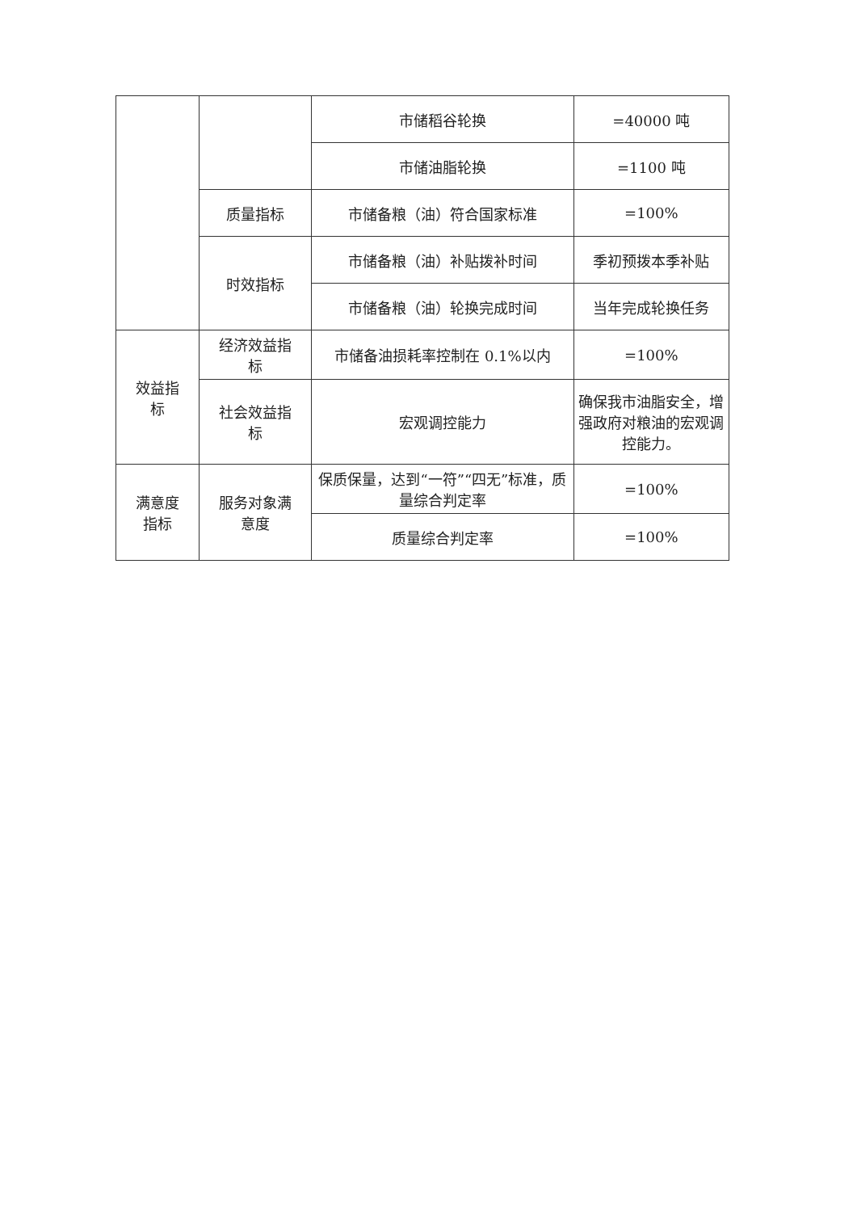| | | 市储稻谷轮换 | =40000 吨 |
| | | 市储油脂轮换 | =1100 吨 |
| | 质量指标 | 市储备粮（油）符合国家标准 | =100% |
| | 时效指标 | 市储备粮（油）补贴拨补时间 | 季初预拨本季补贴 |
| | | 市储备粮（油）轮换完成时间 | 当年完成轮换任务 |
| 效益指 标 | 经济效益指 标 | 市储备油损耗率控制在 0.1%以内 | =100% |
| | 社会效益指 标 | 宏观调控能力 | 确保我市油脂安全，增强政府对粮油的宏观调控能力。 |
| 满意度 指标 | 服务对象满 意度 | 保质保量，达到“一符”“四无”标准，质量综合判定率 | =100% |
| | | 质量综合判定率 | =100% |